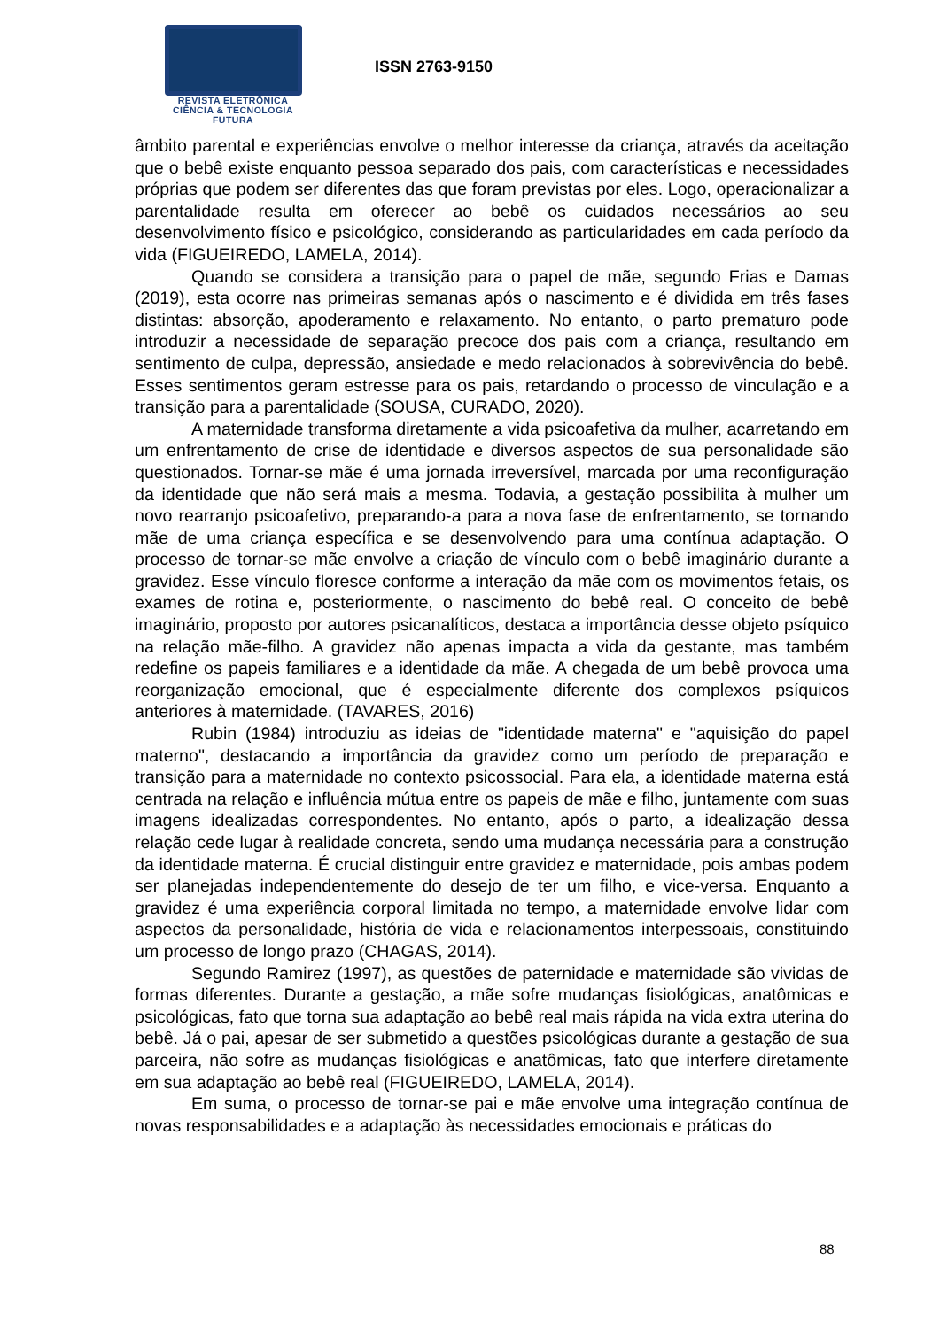REVISTA ELETRÔNICA
CIÊNCIA & TECNOLOGIA
FUTURA
ISSN 2763-9150
âmbito parental e experiências envolve o melhor interesse da criança, através da aceitação que o bebê existe enquanto pessoa separado dos pais, com características e necessidades próprias que podem ser diferentes das que foram previstas por eles. Logo, operacionalizar a parentalidade resulta em oferecer ao bebê os cuidados necessários ao seu desenvolvimento físico e psicológico, considerando as particularidades em cada período da vida (FIGUEIREDO, LAMELA, 2014).
Quando se considera a transição para o papel de mãe, segundo Frias e Damas (2019), esta ocorre nas primeiras semanas após o nascimento e é dividida em três fases distintas: absorção, apoderamento e relaxamento. No entanto, o parto prematuro pode introduzir a necessidade de separação precoce dos pais com a criança, resultando em sentimento de culpa, depressão, ansiedade e medo relacionados à sobrevivência do bebê. Esses sentimentos geram estresse para os pais, retardando o processo de vinculação e a transição para a parentalidade (SOUSA, CURADO, 2020).
A maternidade transforma diretamente a vida psicoafetiva da mulher, acarretando em um enfrentamento de crise de identidade e diversos aspectos de sua personalidade são questionados. Tornar-se mãe é uma jornada irreversível, marcada por uma reconfiguração da identidade que não será mais a mesma. Todavia, a gestação possibilita à mulher um novo rearranjo psicoafetivo, preparando-a para a nova fase de enfrentamento, se tornando mãe de uma criança específica e se desenvolvendo para uma contínua adaptação. O processo de tornar-se mãe envolve a criação de vínculo com o bebê imaginário durante a gravidez. Esse vínculo floresce conforme a interação da mãe com os movimentos fetais, os exames de rotina e, posteriormente, o nascimento do bebê real. O conceito de bebê imaginário, proposto por autores psicanalíticos, destaca a importância desse objeto psíquico na relação mãe-filho. A gravidez não apenas impacta a vida da gestante, mas também redefine os papeis familiares e a identidade da mãe. A chegada de um bebê provoca uma reorganização emocional, que é especialmente diferente dos complexos psíquicos anteriores à maternidade. (TAVARES, 2016)
Rubin (1984) introduziu as ideias de "identidade materna" e "aquisição do papel materno", destacando a importância da gravidez como um período de preparação e transição para a maternidade no contexto psicossocial. Para ela, a identidade materna está centrada na relação e influência mútua entre os papeis de mãe e filho, juntamente com suas imagens idealizadas correspondentes. No entanto, após o parto, a idealização dessa relação cede lugar à realidade concreta, sendo uma mudança necessária para a construção da identidade materna. É crucial distinguir entre gravidez e maternidade, pois ambas podem ser planejadas independentemente do desejo de ter um filho, e vice-versa. Enquanto a gravidez é uma experiência corporal limitada no tempo, a maternidade envolve lidar com aspectos da personalidade, história de vida e relacionamentos interpessoais, constituindo um processo de longo prazo (CHAGAS, 2014).
Segundo Ramirez (1997), as questões de paternidade e maternidade são vividas de formas diferentes. Durante a gestação, a mãe sofre mudanças fisiológicas, anatômicas e psicológicas, fato que torna sua adaptação ao bebê real mais rápida na vida extra uterina do bebê. Já o pai, apesar de ser submetido a questões psicológicas durante a gestação de sua parceira, não sofre as mudanças fisiológicas e anatômicas, fato que interfere diretamente em sua adaptação ao bebê real (FIGUEIREDO, LAMELA, 2014).
Em suma, o processo de tornar-se pai e mãe envolve uma integração contínua de novas responsabilidades e a adaptação às necessidades emocionais e práticas do
88